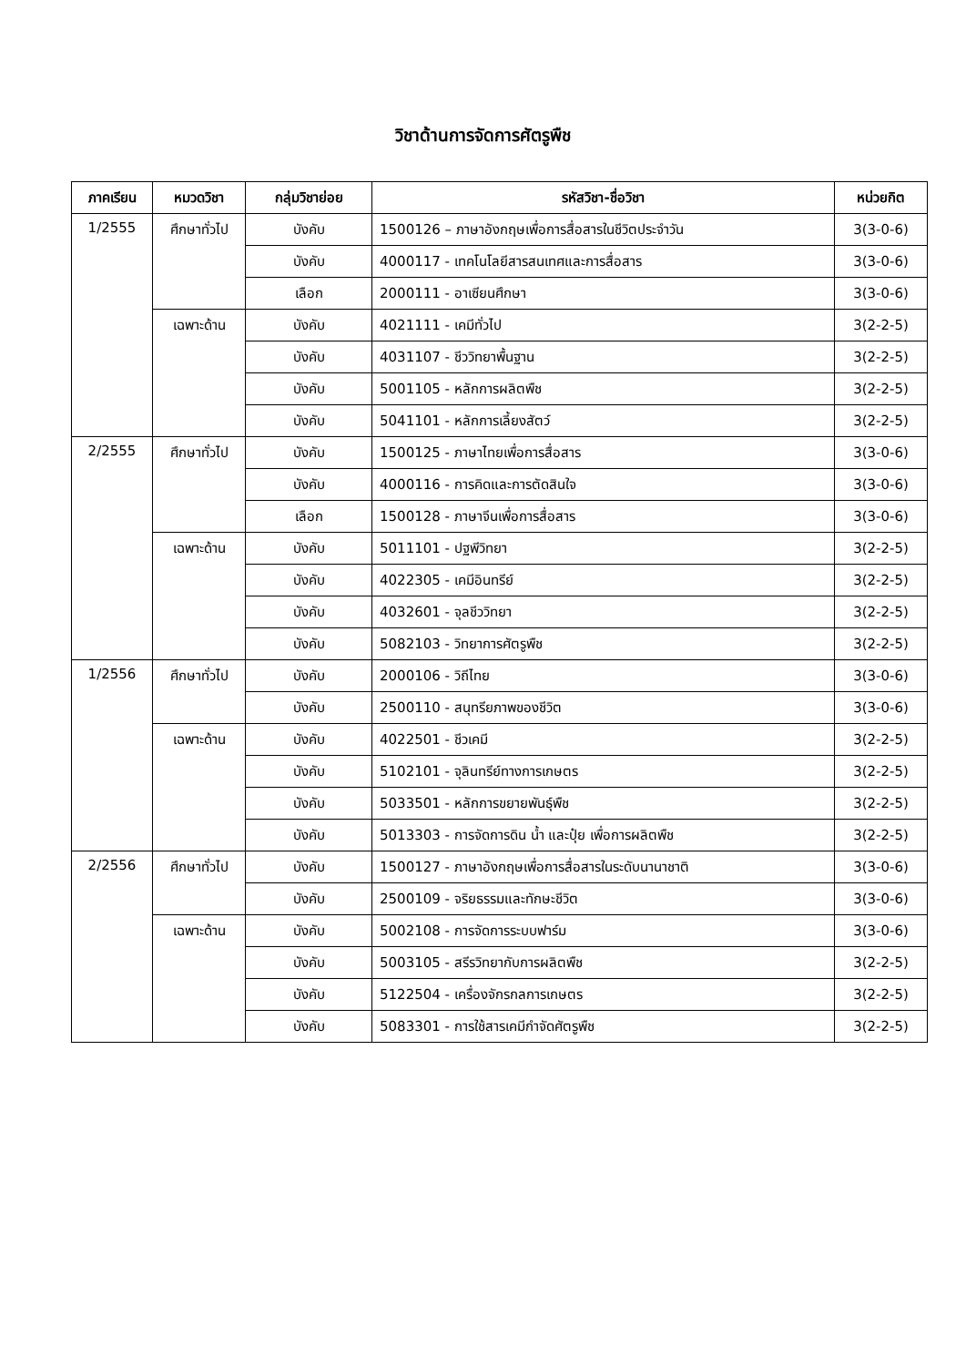วิชาด้านการจัดการศัตรูพืช
| ภาคเรียน | หมวดวิชา | กลุ่มวิชาย่อย | รหัสวิชา-ชื่อวิชา | หน่วยกิต |
| --- | --- | --- | --- | --- |
| 1/2555 | ศึกษาทั่วไป | บังคับ | 1500126 – ภาษาอังกฤษเพื่อการสื่อสารในชีวิตประจำวัน | 3(3-0-6) |
| | | บังคับ | 4000117 - เทคโนโลยีสารสนเทศและการสื่อสาร | 3(3-0-6) |
| | | เลือก | 2000111 - อาเซียนศึกษา | 3(3-0-6) |
| | เฉพาะด้าน | บังคับ | 4021111 - เคมีทั่วไป | 3(2-2-5) |
| | | บังคับ | 4031107 - ชีววิทยาพื้นฐาน | 3(2-2-5) |
| | | บังคับ | 5001105 - หลักการผลิตพืช | 3(2-2-5) |
| | | บังคับ | 5041101 - หลักการเลี้ยงสัตว์ | 3(2-2-5) |
| 2/2555 | ศึกษาทั่วไป | บังคับ | 1500125 - ภาษาไทยเพื่อการสื่อสาร | 3(3-0-6) |
| | | บังคับ | 4000116 - การคิดและการตัดสินใจ | 3(3-0-6) |
| | | เลือก | 1500128 - ภาษาจีนเพื่อการสื่อสาร | 3(3-0-6) |
| | เฉพาะด้าน | บังคับ | 5011101 - ปฐพีวิทยา | 3(2-2-5) |
| | | บังคับ | 4022305 - เคมีอินทรีย์ | 3(2-2-5) |
| | | บังคับ | 4032601 - จุลชีววิทยา | 3(2-2-5) |
| | | บังคับ | 5082103 - วิทยาการศัตรูพืช | 3(2-2-5) |
| 1/2556 | ศึกษาทั่วไป | บังคับ | 2000106 - วิถีไทย | 3(3-0-6) |
| | | บังคับ | 2500110 - สนุทรียภาพของชีวิต | 3(3-0-6) |
| | เฉพาะด้าน | บังคับ | 4022501 - ชีวเคมี | 3(2-2-5) |
| | | บังคับ | 5102101 - จุลินทรีย์ทางการเกษตร | 3(2-2-5) |
| | | บังคับ | 5033501 - หลักการขยายพันธุ์พืช | 3(2-2-5) |
| | | บังคับ | 5013303 - การจัดการดิน น้ำ และปุ๋ย เพื่อการผลิตพืช | 3(2-2-5) |
| 2/2556 | ศึกษาทั่วไป | บังคับ | 1500127 - ภาษาอังกฤษเพื่อการสื่อสารในระดับนานาชาติ | 3(3-0-6) |
| | | บังคับ | 2500109 - จริยธรรมและทักษะชีวิต | 3(3-0-6) |
| | เฉพาะด้าน | บังคับ | 5002108 - การจัดการระบบฟาร์ม | 3(3-0-6) |
| | | บังคับ | 5003105 - สรีรวิทยากับการผลิตพืช | 3(2-2-5) |
| | | บังคับ | 5122504 - เครื่องจักรกลการเกษตร | 3(2-2-5) |
| | | บังคับ | 5083301 - การใช้สารเคมีกำจัดศัตรูพืช | 3(2-2-5) |